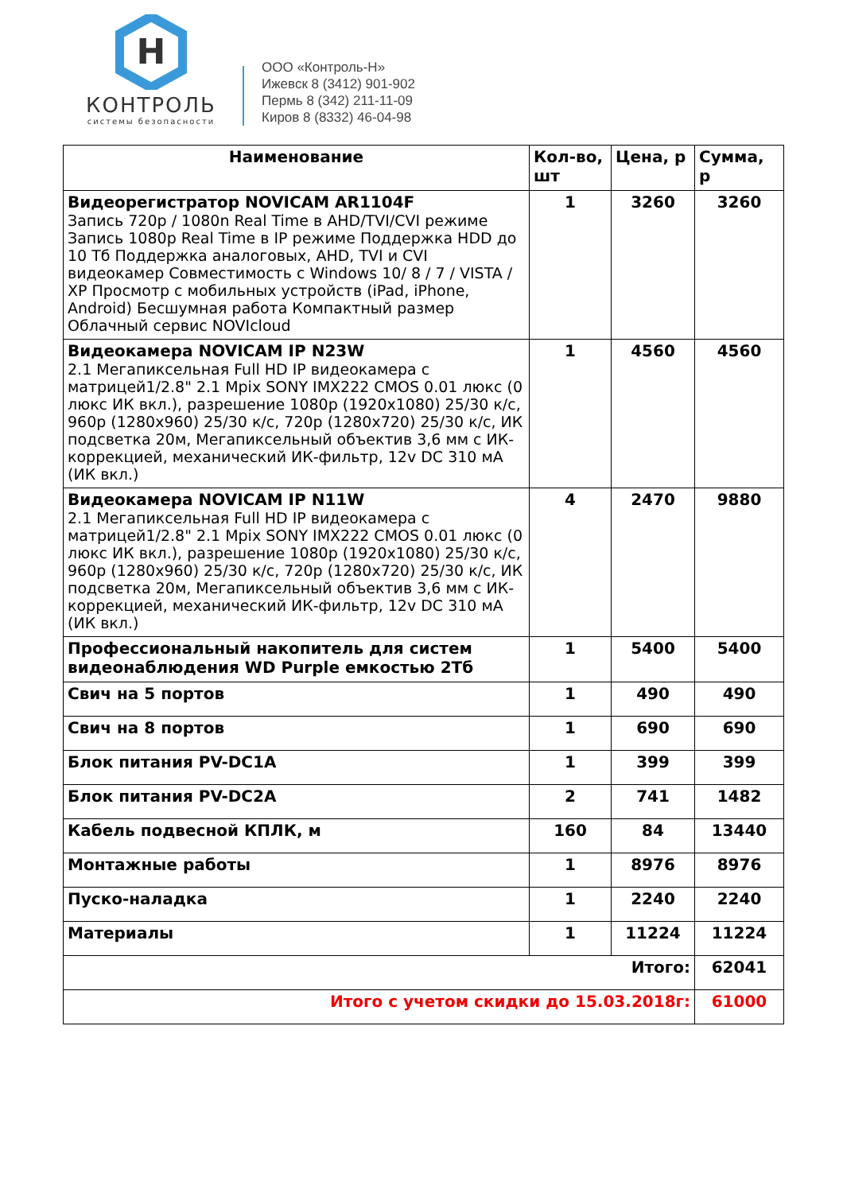H
КОНТРОЛЬ
системы безопасности
ООО «Контроль-Н»
Ижевск 8 (3412) 901-902
Пермь 8 (342) 211-11-09
Киров 8 (8332) 46-04-98
| Наименование | Кол-во, шт | Цена, р | Сумма, р |
| --- | --- | --- | --- |
| Видеорегистратор NOVICAM AR1104F Запись 720p / 1080n Real Time в AHD/TVI/CVI режиме Запись 1080p Real Time в IP режиме Поддержка HDD до 10 Тб Поддержка аналоговых, AHD, TVI и CVI видеокамер Совместимость с Windows 10/ 8 / 7 / VISTA / XP Просмотр с мобильных устройств (iPad, iPhone, Android) Бесшумная работа Компактный размер Облачный сервис NOVIcloud | 1 | 3260 | 3260 |
| Видеокамера NOVICAM IP N23W 2.1 Мегапиксельная Full HD IP видеокамера с матрицей1/2.8" 2.1 Mpix SONY IMX222 CMOS 0.01 люкс (0 люкс ИК вкл.), разрешение 1080p (1920x1080) 25/30 к/с, 960p (1280x960) 25/30 к/с, 720p (1280x720) 25/30 к/с, ИК подсветка 20м, Мегапиксельный объектив 3,6 мм с ИК-коррекцией, механический ИК-фильтр, 12v DC 310 мА (ИК вкл.) | 1 | 4560 | 4560 |
| Видеокамера NOVICAM IP N11W 2.1 Мегапиксельная Full HD IP видеокамера с матрицей1/2.8" 2.1 Mpix SONY IMX222 CMOS 0.01 люкс (0 люкс ИК вкл.), разрешение 1080p (1920x1080) 25/30 к/с, 960p (1280x960) 25/30 к/с, 720p (1280x720) 25/30 к/с, ИК подсветка 20м, Мегапиксельный объектив 3,6 мм с ИК-коррекцией, механический ИК-фильтр, 12v DC 310 мА (ИК вкл.) | 4 | 2470 | 9880 |
| Профессиональный накопитель для систем видеонаблюдения WD Purple емкостью 2Тб | 1 | 5400 | 5400 |
| Свич на 5 портов | 1 | 490 | 490 |
| Свич на 8 портов | 1 | 690 | 690 |
| Блок питания PV-DC1A | 1 | 399 | 399 |
| Блок питания PV-DC2A | 2 | 741 | 1482 |
| Кабель подвесной КПЛК, м | 160 | 84 | 13440 |
| Монтажные работы | 1 | 8976 | 8976 |
| Пуско-наладка | 1 | 2240 | 2240 |
| Материалы | 1 | 11224 | 11224 |
| Итого: | | | 62041 |
| Итого с учетом скидки до 15.03.2018г: | | | 61000 |